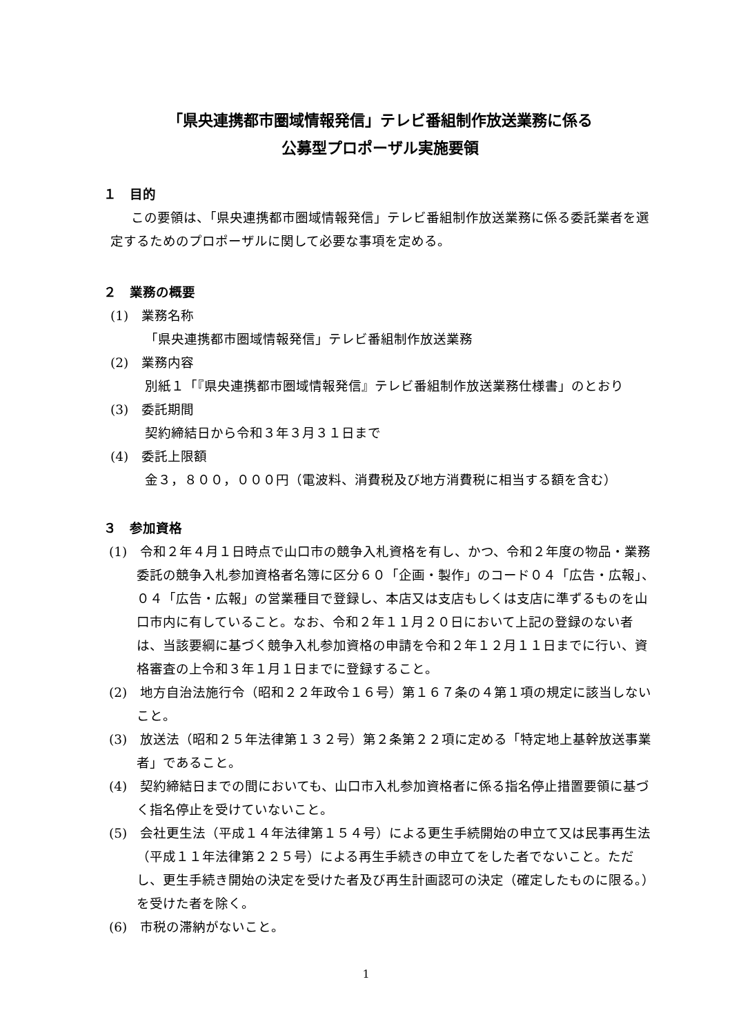「県央連携都市圏域情報発信」テレビ番組制作放送業務に係る
公募型プロポーザル実施要領
１　目的
この要領は、「県央連携都市圏域情報発信」テレビ番組制作放送業務に係る委託業者を選定するためのプロポーザルに関して必要な事項を定める。
２　業務の概要
(1)　業務名称
「県央連携都市圏域情報発信」テレビ番組制作放送業務
(2)　業務内容
別紙１「『県央連携都市圏域情報発信』テレビ番組制作放送業務仕様書」のとおり
(3)　委託期間
契約締結日から令和３年３月３１日まで
(4)　委託上限額
金３，８００，０００円（電波料、消費税及び地方消費税に相当する額を含む）
３　参加資格
(1)　令和２年４月１日時点で山口市の競争入札資格を有し、かつ、令和２年度の物品・業務委託の競争入札参加資格者名簿に区分６０「企画・製作」のコード０４「広告・広報」、０４「広告・広報」の営業種目で登録し、本店又は支店もしくは支店に準ずるものを山口市内に有していること。なお、令和２年１１月２０日において上記の登録のない者は、当該要綱に基づく競争入札参加資格の申請を令和２年１２月１１日までに行い、資格審査の上令和３年１月１日までに登録すること。
(2)　地方自治法施行令（昭和２２年政令１６号）第１６７条の４第１項の規定に該当しないこと。
(3)　放送法（昭和２５年法律第１３２号）第２条第２２項に定める「特定地上基幹放送事業者」であること。
(4)　契約締結日までの間においても、山口市入札参加資格者に係る指名停止措置要領に基づく指名停止を受けていないこと。
(5)　会社更生法（平成１４年法律第１５４号）による更生手続開始の申立て又は民事再生法（平成１１年法律第２２５号）による再生手続きの申立てをした者でないこと。ただし、更生手続き開始の決定を受けた者及び再生計画認可の決定（確定したものに限る。）を受けた者を除く。
(6)　市税の滞納がないこと。
1